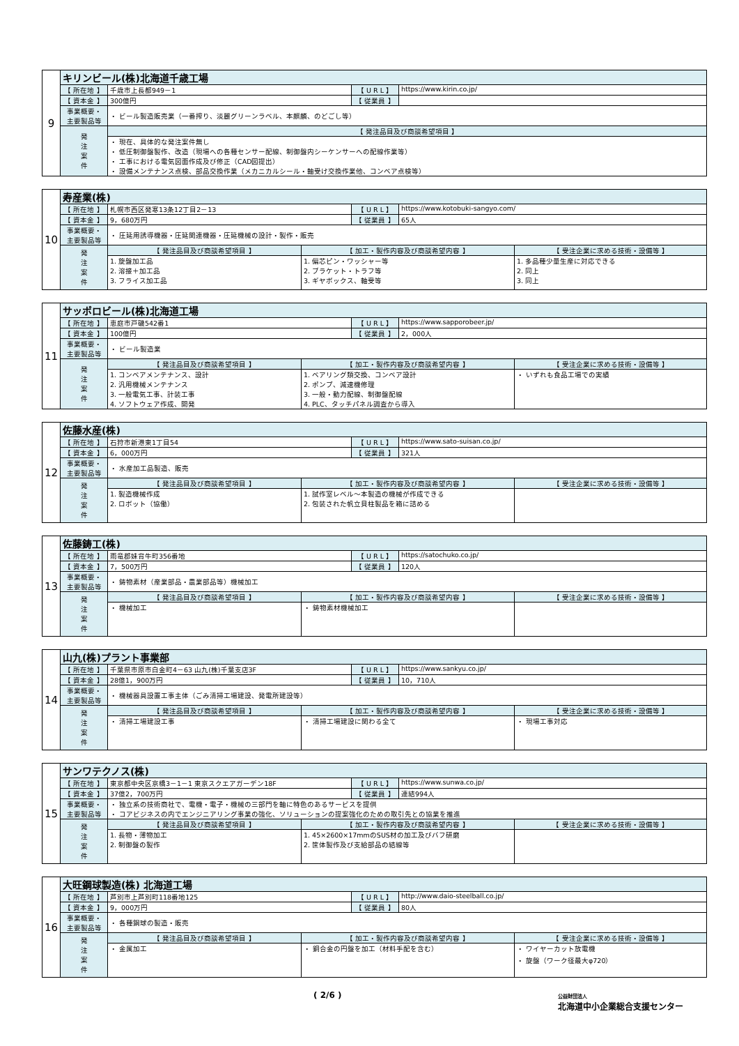| 9 | キリンビール(株)北海道千歳工場 | | | |
| | 【 所在地 】 | 千歳市上長都949－1 | 【 U R L 】 | https://www.kirin.co.jp/ |
| | 【 資本金 】 | 300億円 | 【 従業員 】 | |
| | 事業概要・ 主要製品等 | ・ ビール製造販売業（一番搾り、淡麗グリーンラベル、本麒麟、のどごし等） | | |
| | 発 注 案 件 | 【 発注品目及び商談希望項目 】 | | |
| | | ・ 現在、具体的な発注案件無し ・ 低圧制御盤製作、改造（現場への各種センサー配線、制御盤内シーケンサーへの配線作業等） ・ 工事における電気図面作成及び修正（CAD図提出） ・ 設備メンテナンス点検、部品交換作業（メカニカルシール・軸受け交換作業他、コンベア点検等） | | |
| 10 | 寿産業(株) | | | | | |
| | 【 所在地 】 | 札幌市西区発寒13条12丁目2－13 | | 【 U R L 】 | https://www.kotobuki-sangyo.com/ | |
| | 【 資本金 】 | 9，680万円 | | 【 従業員 】 | 65人 | |
| | 事業概要・ 主要製品等 | ・ 圧延用誘導機器・圧延関連機器・圧延機械の設計・製作・販売 | | | | |
| | 発 注 案 件 | 【 発注品目及び商談希望項目 】 | 【 加工・製作内容及び商談希望内容 】 | | | 【 受注企業に求める技術・設備等 】 |
| | | 1. 旋盤加工品 2. 溶接＋加工品 3. フライス加工品 | 1. 偏芯ピン・ワッシャー等 2. ブラケット・トラフ等 3. ギヤボックス、軸受等 | | | 1. 多品種少量生産に対応できる 2. 同上 3. 同上 |
| 11 | サッポロビール(株)北海道工場 | | | | | |
| | 【 所在地 】 | 恵庭市戸磯542番1 | | 【 U R L 】 | https://www.sapporobeer.jp/ | |
| | 【 資本金 】 | 100億円 | | 【 従業員 】 | 2，000人 | |
| | 事業概要・ 主要製品等 | ・ ビール製造業 | | | | |
| | 発 注 案 件 | 【 発注品目及び商談希望項目 】 | 【 加工・製作内容及び商談希望内容 】 | | | 【 受注企業に求める技術・設備等 】 |
| | | 1. コンベアメンテナンス、設計 2. 汎用機械メンテナンス 3. 一般電気工事、計装工事 4. ソフトウェア作成、開発 | 1. ベアリング類交換、コンベア設計 2. ポンプ、減速機修理 3. 一般・動力配線、制御盤配線 4. PLC、タッチパネル調査から導入 | | | ・ いずれも食品工場での実績 |
| 12 | 佐藤水産(株) | | | | | |
| | 【 所在地 】 | 石狩市新港東1丁目54 | | 【 U R L 】 | https://www.sato-suisan.co.jp/ | |
| | 【 資本金 】 | 6，000万円 | | 【 従業員 】 | 321人 | |
| | 事業概要・ 主要製品等 | ・ 水産加工品製造、販売 | | | | |
| | 発 注 案 件 | 【 発注品目及び商談希望項目 】 | 【 加工・製作内容及び商談希望内容 】 | | | 【 受注企業に求める技術・設備等 】 |
| | | 1. 製造機械作成 2. ロボット（協働） | 1. 試作室レベル～本製造の機械が作成できる 2. 包装された帆立貝柱製品を箱に詰める | | | |
| 13 | 佐藤鋳工(株) | | | | | |
| | 【 所在地 】 | 雨竜郡妹背牛町356番地 | | 【 U R L 】 | https://satochuko.co.jp/ | |
| | 【 資本金 】 | 7，500万円 | | 【 従業員 】 | 120人 | |
| | 事業概要・ 主要製品等 | ・ 鋳物素材（産業部品・農業部品等）機械加工 | | | | |
| | 発 注 案 件 | 【 発注品目及び商談希望項目 】 | 【 加工・製作内容及び商談希望内容 】 | | | 【 受注企業に求める技術・設備等 】 |
| | | ・ 機械加工 | ・ 鋳物素材機械加工 | | | |
| 14 | 山九(株)プラント事業部 | | | | | |
| | 【 所在地 】 | 千葉県市原市白金町4－63 山九(株)千葉支店3F | | 【 U R L 】 | https://www.sankyu.co.jp/ | |
| | 【 資本金 】 | 28億1，900万円 | | 【 従業員 】 | 10，710人 | |
| | 事業概要・ 主要製品等 | ・ 機械器具設置工事主体（ごみ清掃工場建設、発電所建設等） | | | | |
| | 発 注 案 件 | 【 発注品目及び商談希望項目 】 | 【 加工・製作内容及び商談希望内容 】 | | | 【 受注企業に求める技術・設備等 】 |
| | | ・ 清掃工場建設工事 | ・ 清掃工場建設に関わる全て | | | ・ 現場工事対応 |
| 15 | サンワテクノス(株) | | | | | |
| | 【 所在地 】 | 東京都中央区京橋3－1－1 東京スクエアガーデン18F | | 【 U R L 】 | https://www.sunwa.co.jp/ | |
| | 【 資本金 】 | 37億2，700万円 | | 【 従業員 】 | 連結994人 | |
| | 事業概要・ 主要製品等 | ・ 独立系の技術商社で、電機・電子・機械の三部門を軸に特色のあるサービスを提供 ・ コアビジネスの内でエンジニアリング事業の強化、ソリューションの提案強化のための取引先との協業を推進 | | | | |
| | 発 注 案 件 | 【 発注品目及び商談希望項目 】 | 【 加工・製作内容及び商談希望内容 】 | | | 【 受注企業に求める技術・設備等 】 |
| | | 1. 長物・薄物加工 2. 制御盤の製作 | 1. 45×2600×17mmのSUS材の加工及びバフ研磨 2. 筐体製作及び支給部品の結線等 | | | |
| 16 | 大旺鋼球製造(株) 北海道工場 | | | | | |
| | 【 所在地 】 | 芦別市上芦別町118番地125 | | 【 U R L 】 | http://www.daio-steelball.co.jp/ | |
| | 【 資本金 】 | 9，000万円 | | 【 従業員 】 | 80人 | |
| | 事業概要・ 主要製品等 | ・ 各種鋼球の製造・販売 | | | | |
| | 発 注 案 件 | 【 発注品目及び商談希望項目 】 | 【 加工・製作内容及び商談希望内容 】 | | | 【 受注企業に求める技術・設備等 】 |
| | | ・ 金属加工 | ・ 銅合金の円盤を加工（材料手配を含む） | | | ・ ワイヤーカット放電機 ・ 旋盤（ワーク径最大φ720） |
( 2/6 ) 公益財団法人
北海道中小企業総合支援センター